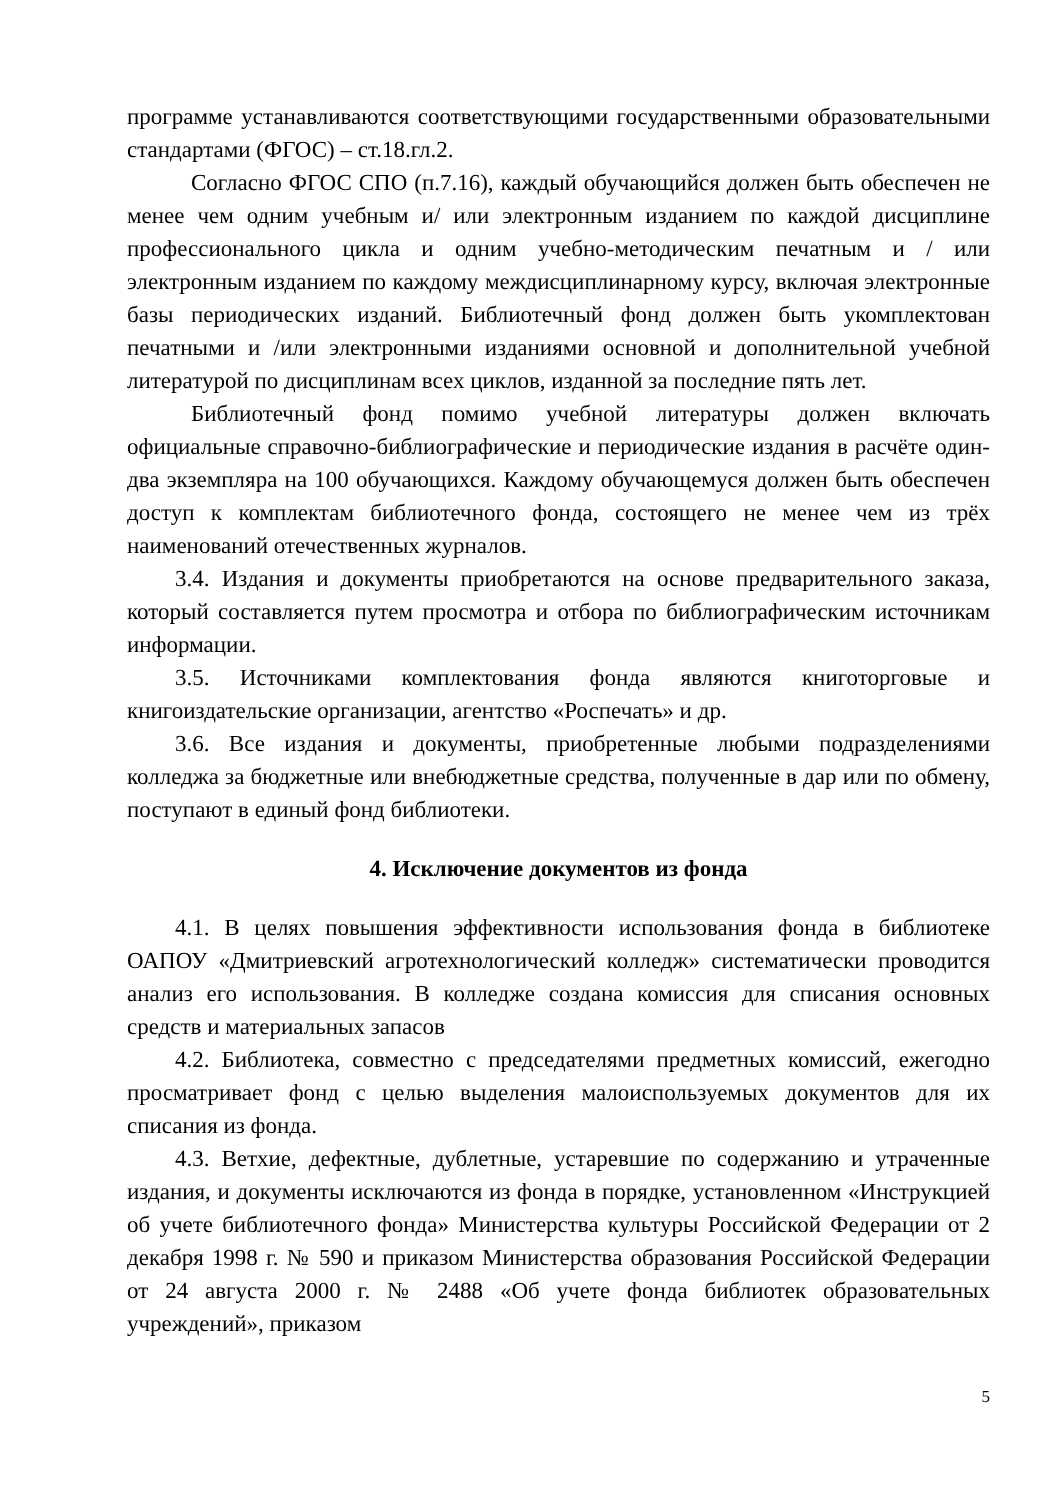программе устанавливаются соответствующими государственными образовательными стандартами (ФГОС) – ст.18.гл.2.
Согласно ФГОС СПО (п.7.16), каждый обучающийся должен быть обеспечен не менее чем одним учебным и/ или электронным изданием по каждой дисциплине профессионального цикла и одним учебно-методическим печатным и / или электронным изданием по каждому междисциплинарному курсу, включая электронные базы периодических изданий. Библиотечный фонд должен быть укомплектован печатными и /или электронными изданиями основной и дополнительной учебной литературой по дисциплинам всех циклов, изданной за последние пять лет.
Библиотечный фонд помимо учебной литературы должен включать официальные справочно-библиографические и периодические издания в расчёте один-два экземпляра на 100 обучающихся. Каждому обучающемуся должен быть обеспечен доступ к комплектам библиотечного фонда, состоящего не менее чем из трёх наименований отечественных журналов.
3.4. Издания и документы приобретаются на основе предварительного заказа, который составляется путем просмотра и отбора по библиографическим источникам информации.
3.5. Источниками комплектования фонда являются книготорговые и книгоиздательские организации, агентство «Роспечать» и др.
3.6. Все издания и документы, приобретенные любыми подразделениями колледжа за бюджетные или внебюджетные средства, полученные в дар или по обмену, поступают в единый фонд библиотеки.
4. Исключение документов из фонда
4.1. В целях повышения эффективности использования фонда в библиотеке ОАПОУ «Дмитриевский агротехнологический колледж» систематически проводится анализ его использования. В колледже создана комиссия для списания основных средств и материальных запасов
4.2. Библиотека, совместно с председателями предметных комиссий, ежегодно просматривает фонд с целью выделения малоиспользуемых документов для их списания из фонда.
4.3. Ветхие, дефектные, дублетные, устаревшие по содержанию и утраченные издания, и документы исключаются из фонда в порядке, установленном «Инструкцией об учете библиотечного фонда» Министерства культуры Российской Федерации от 2 декабря 1998 г. № 590 и приказом Министерства образования Российской Федерации от 24 августа 2000 г. № 2488 «Об учете фонда библиотек образовательных учреждений», приказом
5